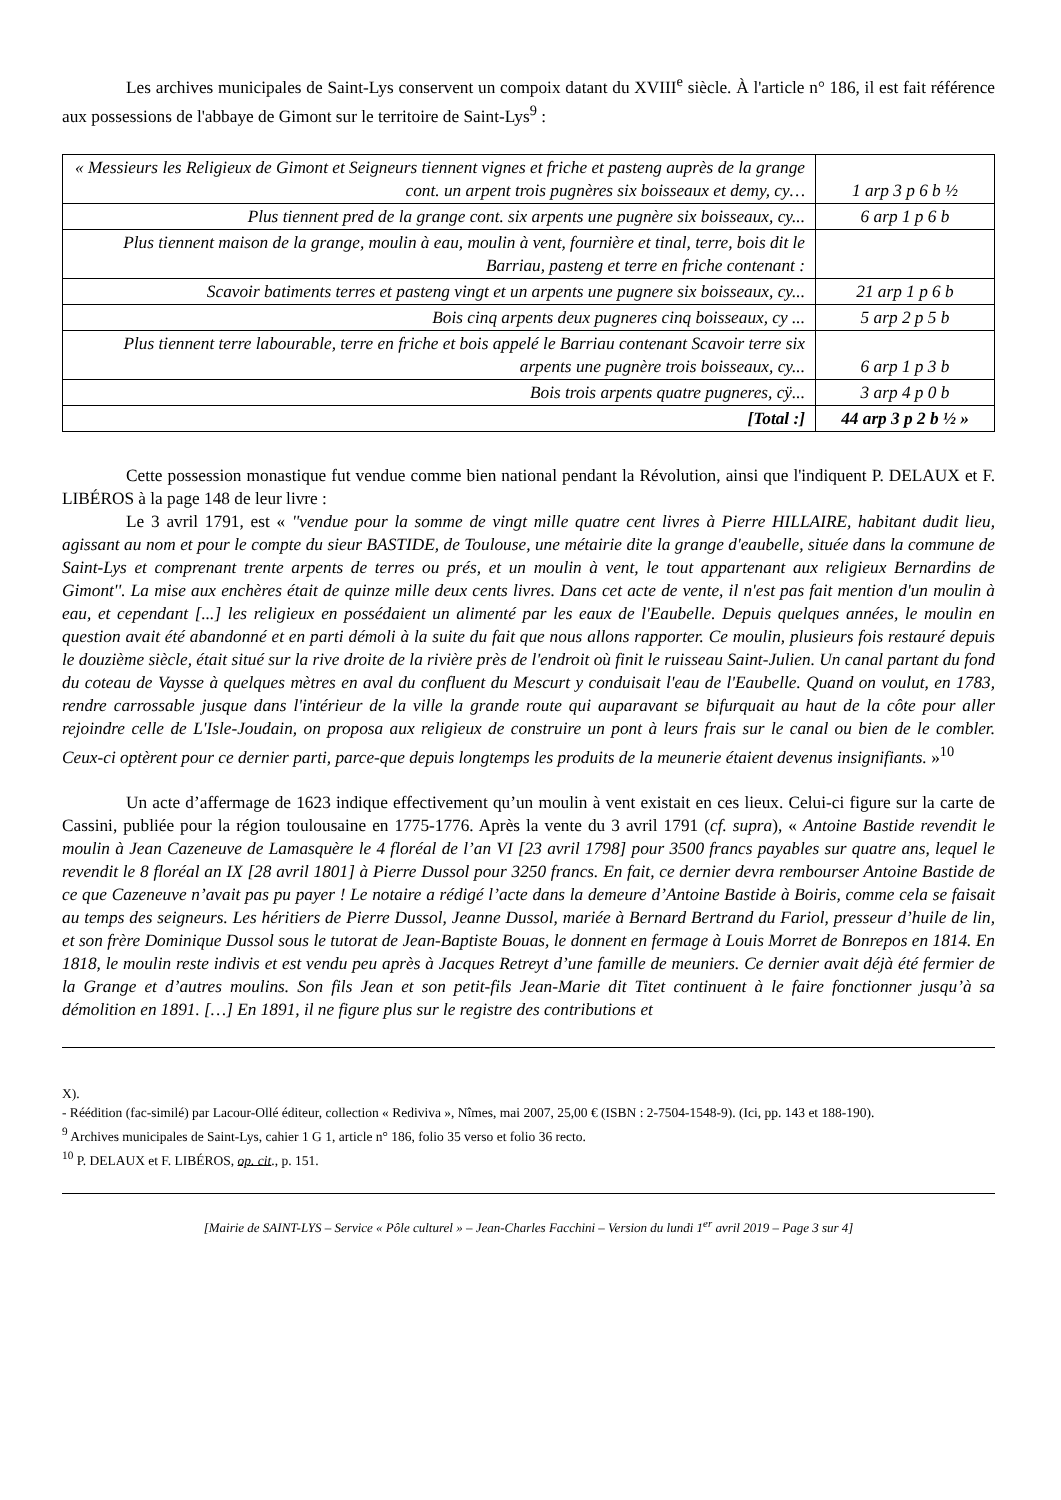Les archives municipales de Saint-Lys conservent un compoix datant du XVIII<sup>e</sup> siècle. À l'article n° 186, il est fait référence aux possessions de l'abbaye de Gimont sur le territoire de Saint-Lys<sup>9</sup> :
| « Messieurs les Religieux de Gimont et Seigneurs tiennent vignes et friche et pasteng auprès de la grange cont. un arpent trois pugnères six boisseaux et demy, cy… | 1 arp 3 p 6 b ½ |
| Plus tiennent pred de la grange cont. six arpents une pugnère six boisseaux, cy... | 6 arp 1 p 6 b |
| Plus tiennent maison de la grange, moulin à eau, moulin à vent, fournière et tinal, terre, bois dit le Barriau, pasteng et terre en friche contenant : | |
| Scavoir batiments terres et pasteng vingt et un arpents une pugnere six boisseaux, cy... | 21 arp 1 p 6 b |
| Bois cinq arpents deux pugneres cinq boisseaux, cy ... | 5 arp 2 p 5 b |
| Plus tiennent terre labourable, terre en friche et bois appelé le Barriau contenant Scavoir terre six arpents une pugnère trois boisseaux, cy... | 6 arp 1 p 3 b |
| Bois trois arpents quatre pugneres, cÿ... | 3 arp 4 p 0 b |
| [Total :] | 44 arp 3 p 2 b ½ » |
Cette possession monastique fut vendue comme bien national pendant la Révolution, ainsi que l'indiquent P. DELAUX et F. LIBÉROS à la page 148 de leur livre :
Le 3 avril 1791, est « ''vendue pour la somme de vingt mille quatre cent livres à Pierre HILLAIRE, habitant dudit lieu, agissant au nom et pour le compte du sieur BASTIDE, de Toulouse, une métairie dite la grange d'eaubelle, située dans la commune de Saint-Lys et comprenant trente arpents de terres ou prés, et un moulin à vent, le tout appartenant aux religieux Bernardins de Gimont''. La mise aux enchères était de quinze mille deux cents livres. Dans cet acte de vente, il n'est pas fait mention d'un moulin à eau, et cependant [...] les religieux en possédaient un alimenté par les eaux de l'Eaubelle. Depuis quelques années, le moulin en question avait été abandonné et en parti démoli à la suite du fait que nous allons rapporter. Ce moulin, plusieurs fois restauré depuis le douzième siècle, était situé sur la rive droite de la rivière près de l'endroit où finit le ruisseau Saint-Julien. Un canal partant du fond du coteau de Vaysse à quelques mètres en aval du confluent du Mescurt y conduisait l'eau de l'Eaubelle. Quand on voulut, en 1783, rendre carrossable jusque dans l'intérieur de la ville la grande route qui auparavant se bifurquait au haut de la côte pour aller rejoindre celle de L'Isle-Joudain, on proposa aux religieux de construire un pont à leurs frais sur le canal ou bien de le combler. Ceux-ci optèrent pour ce dernier parti, parce-que depuis longtemps les produits de la meunerie étaient devenus insignifiants. »<sup>10</sup>
Un acte d’affermage de 1623 indique effectivement qu’un moulin à vent existait en ces lieux. Celui-ci figure sur la carte de Cassini, publiée pour la région toulousaine en 1775-1776. Après la vente du 3 avril 1791 (cf. supra), « Antoine Bastide revendit le moulin à Jean Cazeneuve de Lamasquère le 4 floréal de l’an VI [23 avril 1798] pour 3500 francs payables sur quatre ans, lequel le revendit le 8 floréal an IX [28 avril 1801] à Pierre Dussol pour 3250 francs. En fait, ce dernier devra rembourser Antoine Bastide de ce que Cazeneuve n’avait pas pu payer ! Le notaire a rédigé l’acte dans la demeure d’Antoine Bastide à Boiris, comme cela se faisait au temps des seigneurs. Les héritiers de Pierre Dussol, Jeanne Dussol, mariée à Bernard Bertrand du Fariol, presseur d’huile de lin, et son frère Dominique Dussol sous le tutorat de Jean-Baptiste Bouas, le donnent en fermage à Louis Morret de Bonrepos en 1814. En 1818, le moulin reste indivis et est vendu peu après à Jacques Retreyt d’une famille de meuniers. Ce dernier avait déjà été fermier de la Grange et d’autres moulins. Son fils Jean et son petit-fils Jean-Marie dit Titet continuent à le faire fonctionner jusqu’à sa démolition en 1891. […] En 1891, il ne figure plus sur le registre des contributions et
X).
- Réédition (fac-similé) par Lacour-Ollé éditeur, collection « Rediviva », Nîmes, mai 2007, 25,00 € (ISBN : 2-7504-1548-9). (Ici, pp. 143 et 188-190).
<sup>9</sup> Archives municipales de Saint-Lys, cahier 1 G 1, article n° 186, folio 35 verso et folio 36 recto.
<sup>10</sup> P. DELAUX et F. LIBÉROS, op. cit., p. 151.
[Mairie de SAINT-LYS – Service « Pôle culturel » – Jean-Charles Facchini – Version du lundi 1<sup>er</sup> avril 2019 – Page 3 sur 4]